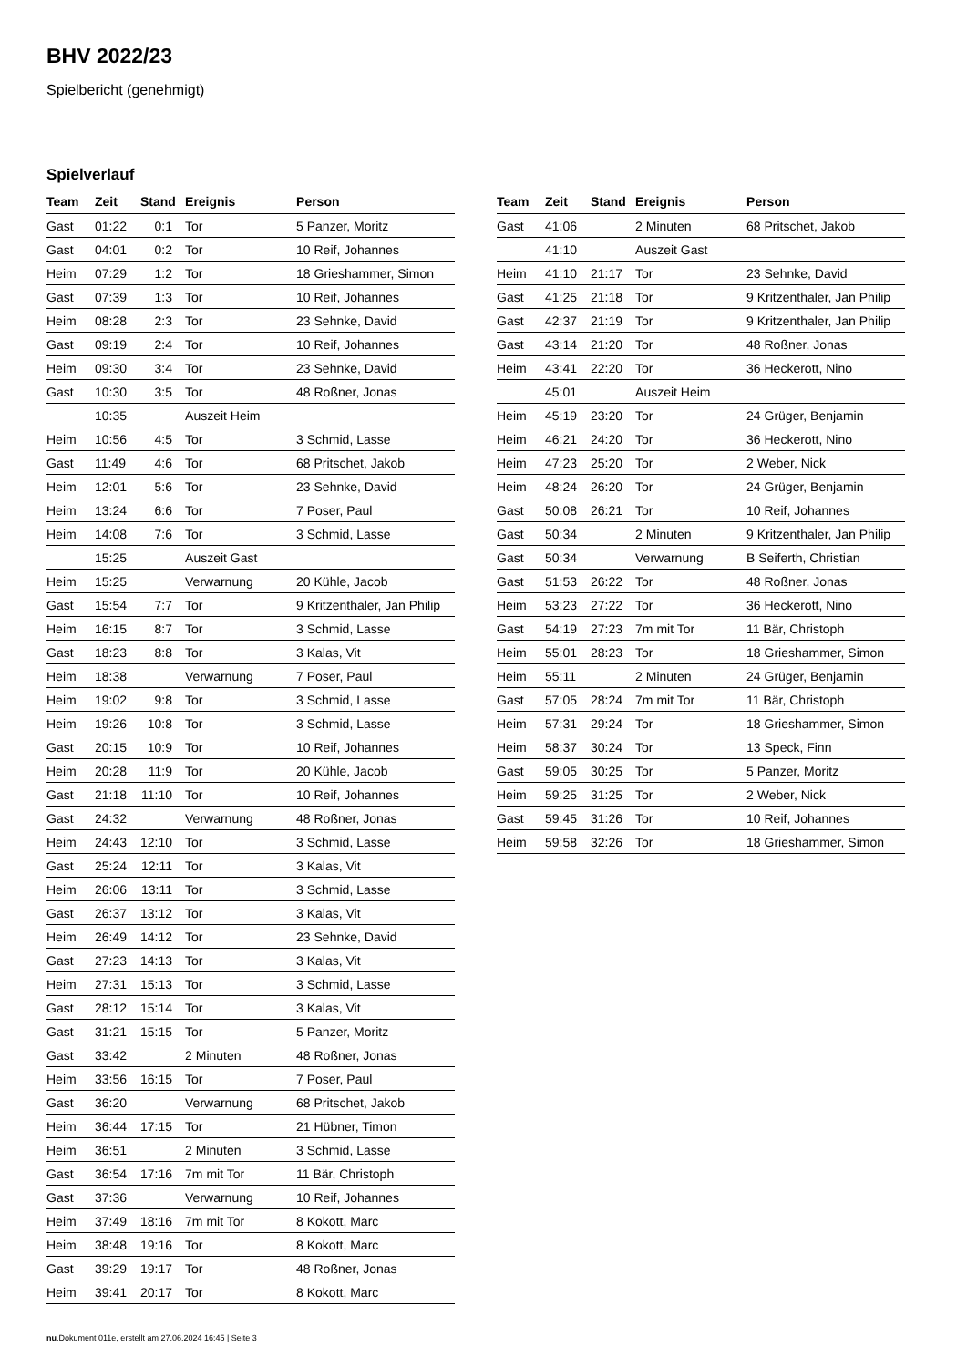BHV 2022/23
Spielbericht (genehmigt)
Spielverlauf
| Team | Zeit | Stand | Ereignis | Person |
| --- | --- | --- | --- | --- |
| Gast | 01:22 | 0:1 | Tor | 5 Panzer, Moritz |
| Gast | 04:01 | 0:2 | Tor | 10 Reif, Johannes |
| Heim | 07:29 | 1:2 | Tor | 18 Grieshammer, Simon |
| Gast | 07:39 | 1:3 | Tor | 10 Reif, Johannes |
| Heim | 08:28 | 2:3 | Tor | 23 Sehnke, David |
| Gast | 09:19 | 2:4 | Tor | 10 Reif, Johannes |
| Heim | 09:30 | 3:4 | Tor | 23 Sehnke, David |
| Gast | 10:30 | 3:5 | Tor | 48 Roßner, Jonas |
| | 10:35 | | Auszeit Heim | |
| Heim | 10:56 | 4:5 | Tor | 3 Schmid, Lasse |
| Gast | 11:49 | 4:6 | Tor | 68 Pritschet, Jakob |
| Heim | 12:01 | 5:6 | Tor | 23 Sehnke, David |
| Heim | 13:24 | 6:6 | Tor | 7 Poser, Paul |
| Heim | 14:08 | 7:6 | Tor | 3 Schmid, Lasse |
| | 15:25 | | Auszeit Gast | |
| Heim | 15:25 | | Verwarnung | 20 Kühle, Jacob |
| Gast | 15:54 | 7:7 | Tor | 9 Kritzenthaler, Jan Philip |
| Heim | 16:15 | 8:7 | Tor | 3 Schmid, Lasse |
| Gast | 18:23 | 8:8 | Tor | 3 Kalas, Vit |
| Heim | 18:38 | | Verwarnung | 7 Poser, Paul |
| Heim | 19:02 | 9:8 | Tor | 3 Schmid, Lasse |
| Heim | 19:26 | 10:8 | Tor | 3 Schmid, Lasse |
| Gast | 20:15 | 10:9 | Tor | 10 Reif, Johannes |
| Heim | 20:28 | 11:9 | Tor | 20 Kühle, Jacob |
| Gast | 21:18 | 11:10 | Tor | 10 Reif, Johannes |
| Gast | 24:32 | | Verwarnung | 48 Roßner, Jonas |
| Heim | 24:43 | 12:10 | Tor | 3 Schmid, Lasse |
| Gast | 25:24 | 12:11 | Tor | 3 Kalas, Vit |
| Heim | 26:06 | 13:11 | Tor | 3 Schmid, Lasse |
| Gast | 26:37 | 13:12 | Tor | 3 Kalas, Vit |
| Heim | 26:49 | 14:12 | Tor | 23 Sehnke, David |
| Gast | 27:23 | 14:13 | Tor | 3 Kalas, Vit |
| Heim | 27:31 | 15:13 | Tor | 3 Schmid, Lasse |
| Gast | 28:12 | 15:14 | Tor | 3 Kalas, Vit |
| Gast | 31:21 | 15:15 | Tor | 5 Panzer, Moritz |
| Gast | 33:42 | | 2 Minuten | 48 Roßner, Jonas |
| Heim | 33:56 | 16:15 | Tor | 7 Poser, Paul |
| Gast | 36:20 | | Verwarnung | 68 Pritschet, Jakob |
| Heim | 36:44 | 17:15 | Tor | 21 Hübner, Timon |
| Heim | 36:51 | | 2 Minuten | 3 Schmid, Lasse |
| Gast | 36:54 | 17:16 | 7m mit Tor | 11 Bär, Christoph |
| Gast | 37:36 | | Verwarnung | 10 Reif, Johannes |
| Heim | 37:49 | 18:16 | 7m mit Tor | 8 Kokott, Marc |
| Heim | 38:48 | 19:16 | Tor | 8 Kokott, Marc |
| Gast | 39:29 | 19:17 | Tor | 48 Roßner, Jonas |
| Heim | 39:41 | 20:17 | Tor | 8 Kokott, Marc |
| Team | Zeit | Stand | Ereignis | Person |
| --- | --- | --- | --- | --- |
| Gast | 41:06 | | 2 Minuten | 68 Pritschet, Jakob |
| | 41:10 | | Auszeit Gast | |
| Heim | 41:10 | 21:17 | Tor | 23 Sehnke, David |
| Gast | 41:25 | 21:18 | Tor | 9 Kritzenthaler, Jan Philip |
| Gast | 42:37 | 21:19 | Tor | 9 Kritzenthaler, Jan Philip |
| Gast | 43:14 | 21:20 | Tor | 48 Roßner, Jonas |
| Heim | 43:41 | 22:20 | Tor | 36 Heckerott, Nino |
| | 45:01 | | Auszeit Heim | |
| Heim | 45:19 | 23:20 | Tor | 24 Grüger, Benjamin |
| Heim | 46:21 | 24:20 | Tor | 36 Heckerott, Nino |
| Heim | 47:23 | 25:20 | Tor | 2 Weber, Nick |
| Heim | 48:24 | 26:20 | Tor | 24 Grüger, Benjamin |
| Gast | 50:08 | 26:21 | Tor | 10 Reif, Johannes |
| Gast | 50:34 | | 2 Minuten | 9 Kritzenthaler, Jan Philip |
| Gast | 50:34 | | Verwarnung | B Seiferth, Christian |
| Gast | 51:53 | 26:22 | Tor | 48 Roßner, Jonas |
| Heim | 53:23 | 27:22 | Tor | 36 Heckerott, Nino |
| Gast | 54:19 | 27:23 | 7m mit Tor | 11 Bär, Christoph |
| Heim | 55:01 | 28:23 | Tor | 18 Grieshammer, Simon |
| Heim | 55:11 | | 2 Minuten | 24 Grüger, Benjamin |
| Gast | 57:05 | 28:24 | 7m mit Tor | 11 Bär, Christoph |
| Heim | 57:31 | 29:24 | Tor | 18 Grieshammer, Simon |
| Heim | 58:37 | 30:24 | Tor | 13 Speck, Finn |
| Gast | 59:05 | 30:25 | Tor | 5 Panzer, Moritz |
| Heim | 59:25 | 31:25 | Tor | 2 Weber, Nick |
| Gast | 59:45 | 31:26 | Tor | 10 Reif, Johannes |
| Heim | 59:58 | 32:26 | Tor | 18 Grieshammer, Simon |
nu.Dokument 011e, erstellt am 27.06.2024 16:45 | Seite 3